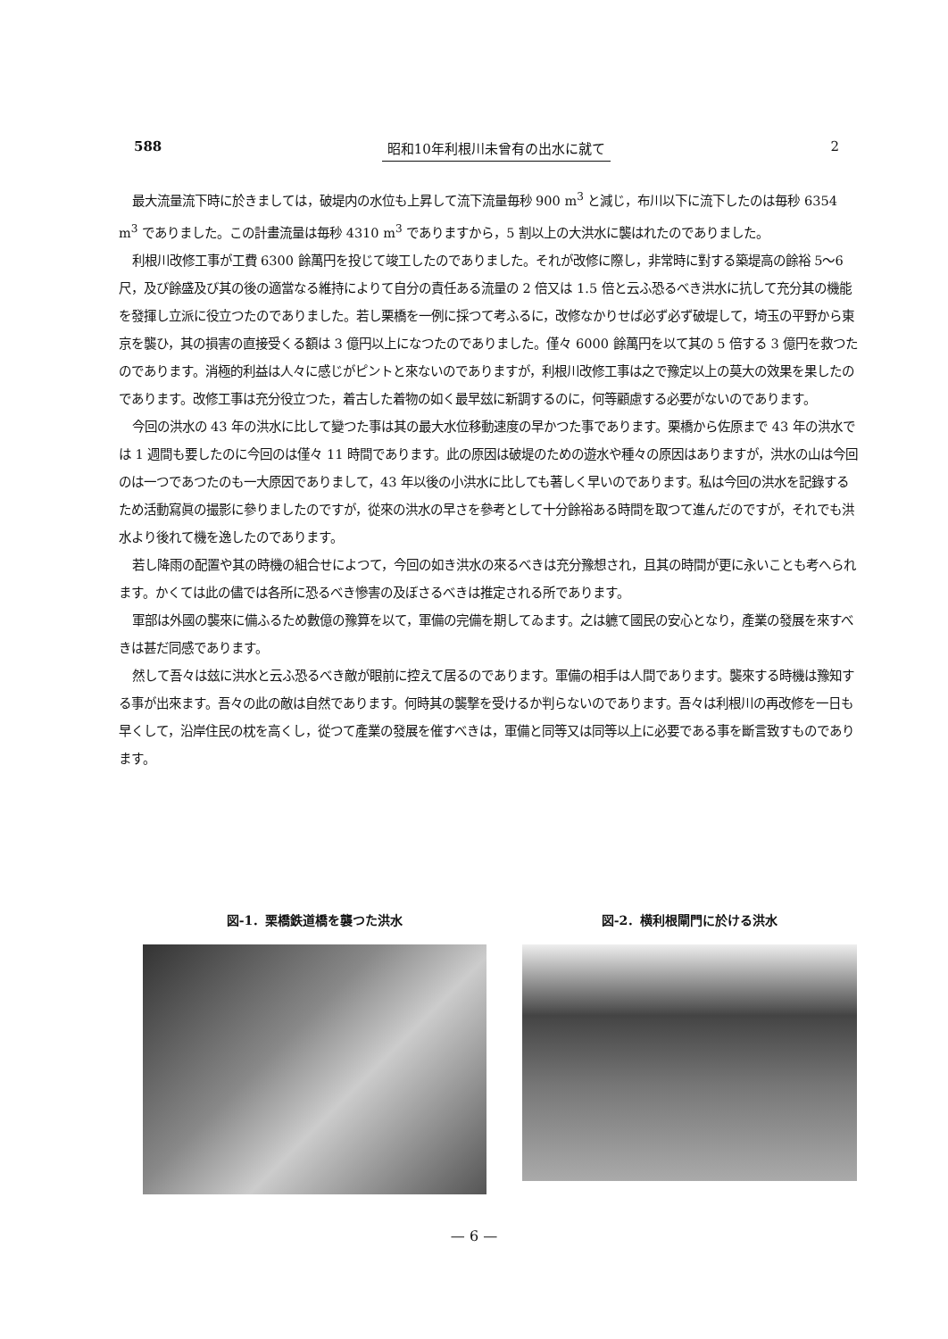588 昭和10年利根川未曾有の出水に就て 2
最大流量流下時に於きましては，破堤内の水位も上昇して流下流量毎秒 900 m<sup>3</sup> と減じ，布川以下に流下したのは毎秒 6354 m<sup>3</sup> でありました。この計畫流量は毎秒 4310 m<sup>3</sup> でありますから，5 割以上の大洪水に襲はれたのでありました。
利根川改修工事が工費 6300 餘萬円を投じて竣工したのでありました。それが改修に際し，非常時に對する築堤高の餘裕 5～6 尺，及び餘盛及び其の後の適當なる維持によりて自分の責任ある流量の 2 倍又は 1.5 倍と云ふ恐るべき洪水に抗して充分其の機能を發揮し立派に役立つたのでありました。若し栗橋を一例に採つて考ふるに，改修なかりせば必ず必ず破堤して，埼玉の平野から東京を襲ひ，其の損害の直接受くる額は 3 億円以上になつたのでありました。僅々 6000 餘萬円を以て其の 5 倍する 3 億円を救つたのであります。消極的利益は人々に感じがピントと來ないのでありますが，利根川改修工事は之で豫定以上の莫大の效果を果したのであります。改修工事は充分役立つた，着古した着物の如く最早玆に新調するのに，何等顧慮する必要がないのであります。
今回の洪水の 43 年の洪水に比して變つた事は其の最大水位移動速度の早かつた事であります。栗橋から佐原まで 43 年の洪水では 1 週間も要したのに今回のは僅々 11 時間であります。此の原因は破堤のための遊水や種々の原因はありますが，洪水の山は今回のは一つであつたのも一大原因でありまして，43 年以後の小洪水に比しても著しく早いのであります。私は今回の洪水を記錄するため活動寫眞の撮影に參りましたのですが，從來の洪水の早さを參考として十分餘裕ある時間を取つて進んだのですが，それでも洪水より後れて機を逸したのであります。
若し降雨の配置や其の時機の組合せによつて，今回の如き洪水の來るべきは充分豫想され，且其の時間が更に永いことも考へられます。かくては此の儘では各所に恐るべき慘害の及ぼさるべきは推定される所であります。
軍部は外國の襲來に備ふるため數億の豫算を以て，軍備の完備を期してゐます。之は軈て國民の安心となり，產業の發展を來すべきは甚だ同感であります。
然して吾々は玆に洪水と云ふ恐るべき敵が眼前に控えて居るのであります。軍備の相手は人間であります。襲來する時機は豫知する事が出來ます。吾々の此の敵は自然であります。何時其の襲撃を受けるか判らないのであります。吾々は利根川の再改修を一日も早くして，沿岸住民の枕を高くし，從つて產業の發展を催すべきは，軍備と同等又は同等以上に必要である事を斷言致すものであります。
図-1．栗橋鉄道橋を襲つた洪水 図-2．横利根閘門に於ける洪水
— 6 —